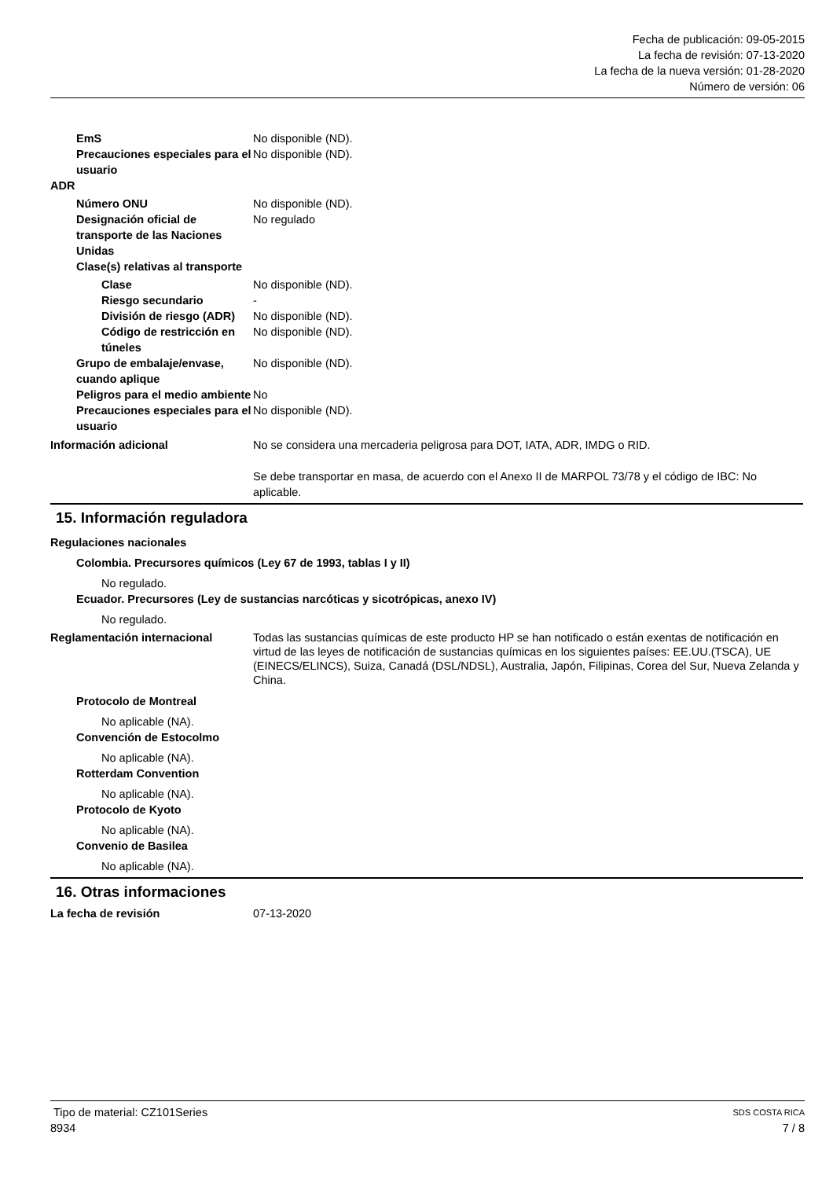Fecha de publicación: 09-05-2015
La fecha de revisión: 07-13-2020
La fecha de la nueva versión: 01-28-2020
Número de versión: 06
EmS No disponible (ND).
Precauciones especiales para el usuario
No disponible (ND).
ADR
Número ONU No disponible (ND).
Designación oficial de transporte de las Naciones Unidas
No regulado
Clase(s) relativas al transporte
Clase No disponible (ND).
Riesgo secundario -
División de riesgo (ADR)
No disponible (ND).
Código de restricción en túneles
No disponible (ND).
Grupo de embalaje/envase, cuando aplique
No disponible (ND).
Peligros para el medio ambiente
No
Precauciones especiales para el usuario
No disponible (ND).
Información adicional No se considera una mercaderia peligrosa para DOT, IATA, ADR, IMDG o RID.
Se debe transportar en masa, de acuerdo con el Anexo II de MARPOL 73/78 y el código de IBC: No aplicable.
15. Información reguladora
Regulaciones nacionales
Colombia. Precursores químicos (Ley 67 de 1993, tablas I y II)
No regulado.
Ecuador. Precursores (Ley de sustancias narcóticas y sicotrópicas, anexo IV)
No regulado.
Reglamentación internacional Todas las sustancias químicas de este producto HP se han notificado o están exentas de notificación en virtud de las leyes de notificación de sustancias químicas en los siguientes países: EE.UU.(TSCA), UE (EINECS/ELINCS), Suiza, Canadá (DSL/NDSL), Australia, Japón, Filipinas, Corea del Sur, Nueva Zelanda y China.
Protocolo de Montreal
No aplicable (NA).
Convención de Estocolmo
No aplicable (NA).
Rotterdam Convention
No aplicable (NA).
Protocolo de Kyoto
No aplicable (NA).
Convenio de Basilea
No aplicable (NA).
16. Otras informaciones
La fecha de revisión 07-13-2020
Tipo de material: CZ101Series SDS COSTA RICA
8934 7 / 8